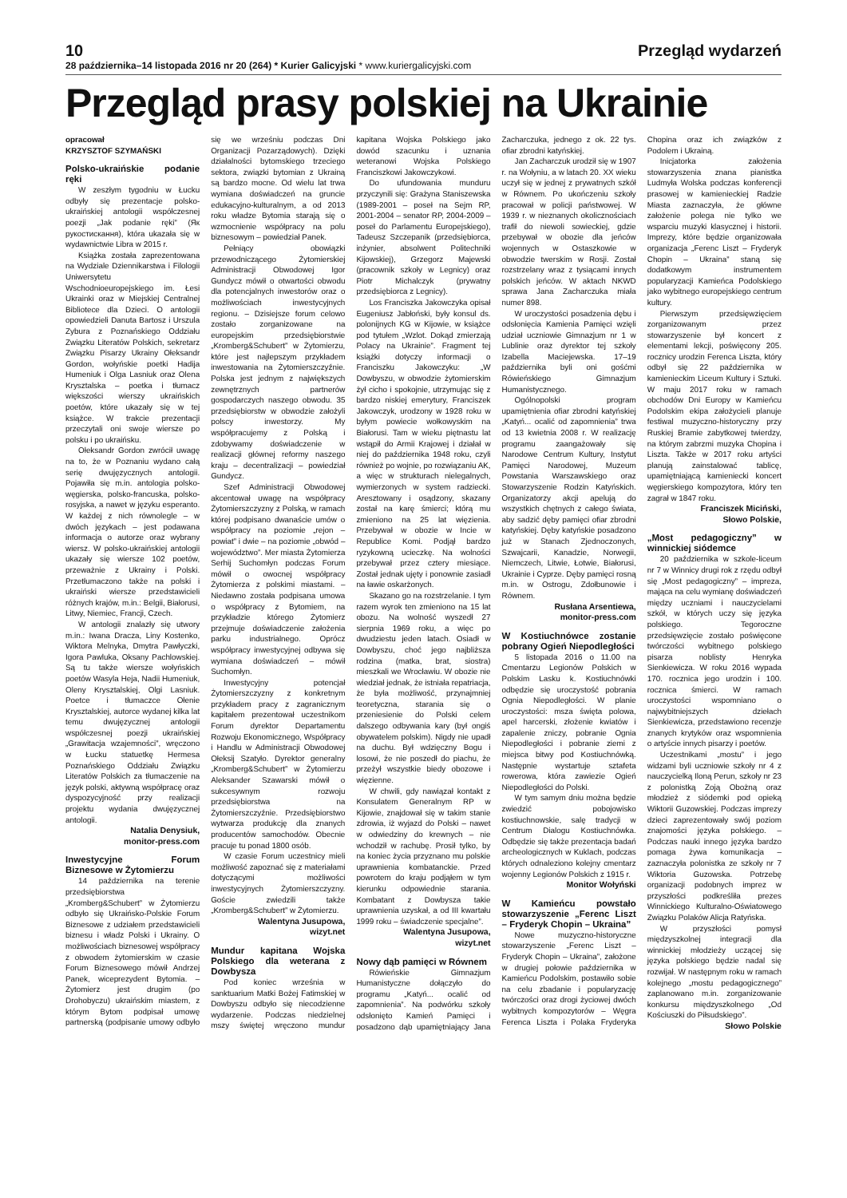10
Przegląd wydarzeń
28 października–14 listopada 2016 nr 20 (264) * Kurier Galicyjski * www.kuriergalicyjski.com
Przegląd prasy polskiej na Ukrainie
opracował
KRZYSZTOF SZYMAŃSKI
Polsko-ukraińskie podanie ręki
W zeszłym tygodniu w Łucku odbyły się prezentacje polsko-ukraińskiej antologii współczesnej poezji „Jak podanie ręki” (Як рукостискання), która ukazała się w wydawnictwie Libra w 2015 r.
Książka została zaprezentowana na Wydziale Dziennikarstwa i Filologii Uniwersytetu Wschodnioeuropejskiego im. Łesi Ukrainki oraz w Miejskiej Centralnej Bibliotece dla Dzieci. O antologii opowiedzieli Danuta Bartosz i Urszula Zybura z Poznańskiego Oddziału Związku Literatów Polskich, sekretarz Związku Pisarzy Ukrainy Ołeksandr Gordon, wołyńskie poetki Hadija Humeniuk i Olga Lasniuk oraz Olena Krysztalska – poetka i tłumacz większości wierszy ukraińskich poetów, które ukazały się w tej książce. W trakcie prezentacji przeczytali oni swoje wiersze po polsku i po ukraińsku.
Ołeksandr Gordon zwrócił uwagę na to, że w Poznaniu wydano całą serię dwujęzycznych antologii. Pojawiła się m.in. antologia polsko-węgierska, polsko-francuska, polsko-rosyjska, a nawet w języku esperanto. W każdej z nich równolegle – w dwóch językach – jest podawana informacja o autorze oraz wybrany wiersz. W polsko-ukraińskiej antologii ukazały się wiersze 102 poetów, przeważnie z Ukrainy i Polski. Przetłumaczono także na polski i ukraiński wiersze przedstawicieli różnych krajów, m.in.: Belgii, Białorusi, Litwy, Niemiec, Francji, Czech.
W antologii znalazły się utwory m.in.: Iwana Dracza, Liny Kostenko, Wiktora Melnyka, Dmytra Pawłyczki, Igora Pawluka, Oksany Pachlowskiej. Są tu także wiersze wołyńskich poetów Wasyla Heja, Nadii Humeniuk, Oleny Krysztalskiej, Olgi Lasniuk. Poetce i tłumaczce Ołenie Krysztalskiej, autorce wydanej kilka lat temu dwujęzycznej antologii współczesnej poezji ukraińskiej „Grawitacja wzajemności”, wręczono w Łucku statuetkę Hermesa Poznańskiego Oddziału Związku Literatów Polskich za tłumaczenie na język polski, aktywną współpracę oraz dyspozycyjność przy realizacji projektu wydania dwujęzycznej antologii.
Natalia Denysiuk,
monitor-press.com
Inwestycyjne Forum Biznesowe w Żytomierzu
14 października na terenie przedsiębiorstwa „Kromberg&Schubert” w Żytomierzu odbyło się Ukraińsko-Polskie Forum Biznesowe z udziałem przedstawicieli biznesu i władz Polski i Ukrainy. O możliwościach biznesowej współpracy z obwodem żytomierskim w czasie Forum Biznesowego mówił Andrzej Panek, wiceprezydent Bytomia. – Żytomierz jest drugim (po Drohobyczu) ukraińskim miastem, z którym Bytom podpisał umowę partnerską (podpisanie umowy odbyło się we wrześniu podczas Dni Organizacji Pozarządowych). Dzięki działalności bytomskiego trzeciego sektora, związki bytomian z Ukrainą są bardzo mocne. Od wielu lat trwa wymiana doświadczeń na gruncie edukacyjno-kulturalnym, a od 2013 roku władze Bytomia starają się o wzmocnienie współpracy na polu biznesowym – powiedział Panek.
Pełniący obowiązki przewodniczącego Żytomierskiej Administracji Obwodowej Igor Gundycz mówił o otwartości obwodu dla potencjalnych inwestorów oraz o możliwościach inwestycyjnych regionu. – Dzisiejsze forum celowo zostało zorganizowane na europejskim przedsiębiorstwie „Kromberg&Schubert” w Żytomierzu, które jest najlepszym przykładem inwestowania na Żytomierszczyźnie. Polska jest jednym z największych zewnętrznych partnerów gospodarczych naszego obwodu. 35 przedsiębiorstw w obwodzie założyli polscy inwestorzy. My współpracujemy z Polską i zdobywamy doświadczenie w realizacji głównej reformy naszego kraju – decentralizacji – powiedział Gundycz.
Szef Administracji Obwodowej akcentował uwagę na współpracy Żytomierszczyzny z Polską, w ramach której podpisano dwanaście umów o współpracy na poziomie „rejon – powiat” i dwie – na poziomie „obwód – województwo”. Mer miasta Żytomierza Serhij Suchomłyn podczas Forum mówił o owocnej współpracy Żytomierza z polskimi miastami. – Niedawno została podpisana umowa o współpracy z Bytomiem, na przykładzie którego Żytomierz przejmuje doświadczenie założenia parku industrialnego. Oprócz współpracy inwestycyjnej odbywa się wymiana doświadczeń – mówił Suchomłyn.
Inwestycyjny potencjał Żytomierszczyzny z konkretnym przykładem pracy z zagranicznym kapitałem prezentował uczestnikom Forum dyrektor Departamentu Rozwoju Ekonomicznego, Współpracy i Handlu w Administracji Obwodowej Ołeksij Szatyło. Dyrektor generalny „Kromberg&Schubert” w Żytomierzu Aleksander Szawarski mówił o sukcesywnym rozwoju przedsiębiorstwa na Żytomierszczyźnie. Przedsiębiorstwo wytwarza produkcję dla znanych producentów samochodów. Obecnie pracuje tu ponad 1800 osób.
W czasie Forum uczestnicy mieli możliwość zapoznać się z materiałami dotyczącymi możliwości inwestycyjnych Żytomierszczyzny. Goście zwiedzili także „Kromberg&Schubert” w Żytomierzu.
Walentyna Jusupowa,
wizyt.net
Mundur kapitana Wojska Polskiego dla weterana z Dowbysza
Pod koniec września w sanktuarium Matki Bożej Fatimskiej w Dowbyszu odbyło się niecodzienne wydarzenie. Podczas niedzielnej mszy świętej wręczono mundur kapitana Wojska Polskiego jako dowód szacunku i uznania weteranowi Wojska Polskiego Franciszkowi Jakowczykowi.
Do ufundowania munduru przyczynili się: Grażyna Staniszewska (1989-2001 – poseł na Sejm RP, 2001-2004 – senator RP, 2004-2009 – poseł do Parlamentu Europejskiego), Tadeusz Szczepanik (przedsiębiorca, inżynier, absolwent Politechniki Kijowskiej), Grzegorz Majewski (pracownik szkoły w Legnicy) oraz Piotr Michalczyk (prywatny przedsiębiorca z Legnicy).
Los Franciszka Jakowczyka opisał Eugeniusz Jabłoński, były konsul ds. polonijnych KG w Kijowie, w książce pod tytułem „Wzlot. Dokąd zmierzają Polacy na Ukrainie”. Fragment tej książki dotyczy informacji o Franciszku Jakowczyku: „W Dowbyszu, w obwodzie żytomierskim żył cicho i spokojnie, utrzymując się z bardzo niskiej emerytury, Franciszek Jakowczyk, urodzony w 1928 roku w byłym powiecie wołkowyskim na Białorusi. Tam w wieku piętnastu lat wstąpił do Armii Krajowej i działał w niej do października 1948 roku, czyli również po wojnie, po rozwiązaniu AK, a więc w strukturach nielegalnych, wymierzonych w system radziecki. Aresztowany i osądzony, skazany został na karę śmierci; którą mu zmieniono na 25 lat więzienia. Przebywał w obozie w Incie w Republice Komi. Podjął bardzo ryzykowną ucieczkę. Na wolności przebywał przez cztery miesiące. Został jednak ujęty i ponownie zasiadł na ławie oskarżonych.
Skazano go na rozstrzelanie. I tym razem wyrok ten zmieniono na 15 lat obozu. Na wolność wyszedł 27 sierpnia 1969 roku, a więc po dwudziestu jeden latach. Osiadł w Dowbyszu, choć jego najbliższa rodzina (matka, brat, siostra) mieszkali we Wrocławiu. W obozie nie wiedział jednak, że istniała repatriacja, że była możliwość, przynajmniej teoretyczna, starania się o przeniesienie do Polski celem dalszego odbywania kary (był ongiś obywatelem polskim). Nigdy nie upadł na duchu. Był wdzięczny Bogu i losowi, że nie poszedł do piachu, że przeżył wszystkie biedy obozowe i więzienne.
W chwili, gdy nawiązał kontakt z Konsulatem Generalnym RP w Kijowie, znajdował się w takim stanie zdrowia, iż wyjazd do Polski – nawet w odwiedziny do krewnych – nie wchodził w rachubę. Prosił tylko, by na koniec życia przyznano mu polskie uprawnienia kombatanckie. Przed powrotem do kraju podjąłem w tym kierunku odpowiednie starania. Kombatant z Dowbysza takie uprawnienia uzyskał, a od III kwartału 1999 roku – świadczenie specjalne”.
Walentyna Jusupowa,
wizyt.net
Nowy dąb pamięci w Równem
Rówieńskie Gimnazjum Humanistyczne dołączyło do programu „Katyń... ocalić od zapomnienia”. Na podwórku szkoły odsłonięto Kamień Pamięci i posadzono dąb upamiętniający Jana Zacharczuka, jednego z ok. 22 tys. ofiar zbrodni katyńskiej.
Jan Zacharczuk urodził się w 1907 r. na Wołyniu, a w latach 20. XX wieku uczył się w jednej z prywatnych szkół w Równem. Po ukończeniu szkoły pracował w policji państwowej. W 1939 r. w nieznanych okolicznościach trafił do niewoli sowieckiej, gdzie przebywał w obozie dla jeńców wojennych w Ostaszkowie w obwodzie twerskim w Rosji. Został rozstrzelany wraz z tysiącami innych polskich jeńców. W aktach NKWD sprawa Jana Zacharczuka miała numer 898.
W uroczystości posadzenia dębu i odsłonięcia Kamienia Pamięci wzięli udział uczniowie Gimnazjum nr 1 w Lublinie oraz dyrektor tej szkoły Izabella Maciejewska. 17–19 października byli oni gośćmi Rówieńskiego Gimnazjum Humanistycznego.
Ogólnopolski program upamiętnienia ofiar zbrodni katyńskiej „Katyń... ocalić od zapomnienia” trwa od 13 kwietnia 2008 r. W realizację programu zaangażowały się Narodowe Centrum Kultury, Instytut Pamięci Narodowej, Muzeum Powstania Warszawskiego oraz Stowarzyszenie Rodzin Katyńskich. Organizatorzy akcji apelują do wszystkich chętnych z całego świata, aby sadzić dęby pamięci ofiar zbrodni katyńskiej. Dęby katyńskie posadzono już w Stanach Zjednoczonych, Szwajcarii, Kanadzie, Norwegii, Niemczech, Litwie, Łotwie, Białorusi, Ukrainie i Cyprze. Dęby pamięci rosną m.in. w Ostrogu, Zdołbunowie i Równem.
Rusłana Arsentiewa,
monitor-press.com
W Kostiuchnówce zostanie pobrany Ogień Niepodległości
5 listopada 2016 o 11.00 na Cmentarzu Legionów Polskich w Polskim Lasku k. Kostiuchnówki odbędzie się uroczystość pobrania Ognia Niepodległości. W planie uroczystości: msza święta polowa, apel harcerski, złożenie kwiatów i zapalenie zniczy, pobranie Ognia Niepodległości i pobranie ziemi z miejsca bitwy pod Kostiuchnówką. Następnie wystartuje sztafeta rowerowa, która zawiezie Ogień Niepodległości do Polski.
W tym samym dniu można będzie zwiedzić pobojowisko kostiuchnowskie, salę tradycji w Centrum Dialogu Kostiuchnówka. Odbędzie się także prezentacja badań archeologicznych w Kuklach, podczas których odnaleziono kolejny cmentarz wojenny Legionów Polskich z 1915 r.
Monitor Wołyński
W Kamieńcu powstało stowarzyszenie „Ferenc Liszt – Fryderyk Chopin – Ukraina”
Nowe muzyczno-historyczne stowarzyszenie „Ferenc Liszt – Fryderyk Chopin – Ukraina”, założone w drugiej połowie października w Kamieńcu Podolskim, postawiło sobie na celu zbadanie i popularyzację twórczości oraz drogi życiowej dwóch wybitnych kompozytorów – Węgra Ferenca Liszta i Polaka Fryderyka Chopina oraz ich związków z Podolem i Ukrainą.
Inicjatorka założenia stowarzyszenia znana pianistka Ludmyła Wolska podczas konferencji prasowej w kamienieckiej Radzie Miasta zaznaczyła, że główne założenie polega nie tylko we wsparciu muzyki klasycznej i historii. Imprezy, które będzie organizowała organizacja „Ferenc Liszt – Fryderyk Chopin – Ukraina” staną się dodatkowym instrumentem popularyzacji Kamieńca Podolskiego jako wybitnego europejskiego centrum kultury.
Pierwszym przedsięwzięciem zorganizowanym przez stowarzyszenie był koncert z elementami lekcji, poświęcony 205. rocznicy urodzin Ferenca Liszta, który odbył się 22 października w kamienieckim Liceum Kultury i Sztuki. W maju 2017 roku w ramach obchodów Dni Europy w Kamieńcu Podolskim ekipa założycieli planuje festiwal muzyczno-historyczny przy Ruskiej Bramie zabytkowej twierdzy, na którym zabrzmi muzyka Chopina i Liszta. Także w 2017 roku artyści planują zainstalować tablicę, upamiętniającą kamieniecki koncert węgierskiego kompozytora, który ten zagrał w 1847 roku.
Franciszek Miciński,
Słowo Polskie,
„Most pedagogiczny” w winnickiej siódemce
20 października w szkole-liceum nr 7 w Winnicy drugi rok z rzędu odbył się „Most pedagogiczny” – impreza, mająca na celu wymianę doświadczeń między uczniami i nauczycielami szkół, w których uczy się języka polskiego. Tegoroczne przedsięwzięcie zostało poświęcone twórczości wybitnego polskiego pisarza noblisty Henryka Sienkiewicza. W roku 2016 wypada 170. rocznica jego urodzin i 100. rocznica śmierci. W ramach uroczystości wspomniano o najwybitniejszych dziełach Sienkiewicza, przedstawiono recenzje znanych krytyków oraz wspomnienia o artyście innych pisarzy i poetów.
Uczestnikami „mostu” i jego widzami byli uczniowie szkoły nr 4 z nauczycielką Iloną Perun, szkoły nr 23 z polonistką Zoją Obożną oraz młodzież z siódemki pod opieką Wiktorii Guzowskiej. Podczas imprezy dzieci zaprezentowały swój poziom znajomości języka polskiego. – Podczas nauki innego języka bardzo pomaga żywa komunikacja – zaznaczyła polonistka ze szkoły nr 7 Wiktoria Guzowska. Potrzebę organizacji podobnych imprez w przyszłości podkreśliła prezes Winnickiego Kulturalno-Oświatowego Związku Polaków Alicja Ratyńska.
W przyszłości pomysł międzyszkolnej integracji dla winnickiej młodzieży uczącej się języka polskiego będzie nadal się rozwijał. W następnym roku w ramach kolejnego „mostu pedagogicznego” zaplanowano m.in. zorganizowanie konkursu międzyszkolnego „Od Kościuszki do Piłsudskiego”.
Słowo Polskie